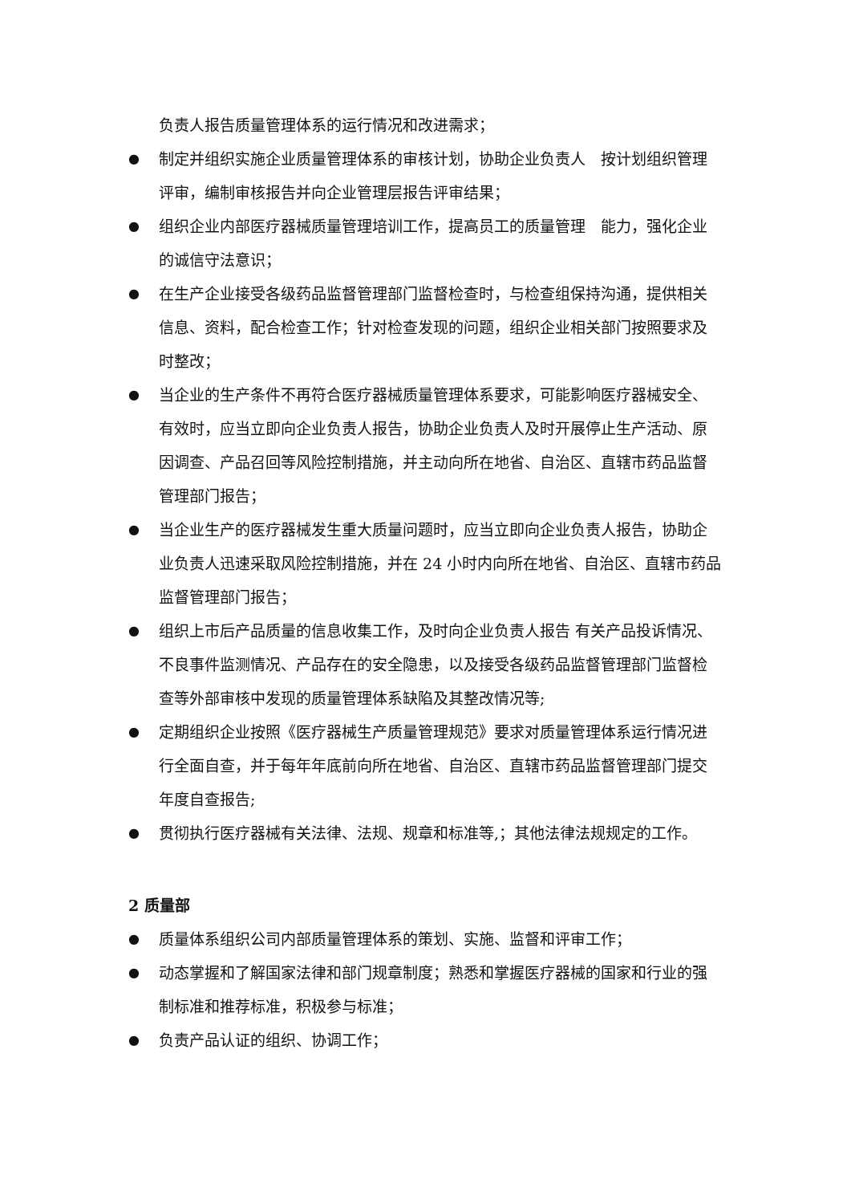负责人报告质量管理体系的运行情况和改进需求；
● 制定并组织实施企业质量管理体系的审核计划，协助企业负责人　按计划组织管理评审，编制审核报告并向企业管理层报告评审结果；
● 组织企业内部医疗器械质量管理培训工作，提高员工的质量管理　能力，强化企业的诚信守法意识；
● 在生产企业接受各级药品监督管理部门监督检查时，与检查组保持沟通，提供相关信息、资料，配合检查工作；针对检查发现的问题，组织企业相关部门按照要求及时整改；
● 当企业的生产条件不再符合医疗器械质量管理体系要求，可能影响医疗器械安全、有效时，应当立即向企业负责人报告，协助企业负责人及时开展停止生产活动、原因调查、产品召回等风险控制措施，并主动向所在地省、自治区、直辖市药品监督管理部门报告；
● 当企业生产的医疗器械发生重大质量问题时，应当立即向企业负责人报告，协助企业负责人迅速采取风险控制措施，并在 24 小时内向所在地省、自治区、直辖市药品监督管理部门报告；
● 组织上市后产品质量的信息收集工作，及时向企业负责人报告 有关产品投诉情况、不良事件监测情况、产品存在的安全隐患，以及接受各级药品监督管理部门监督检查等外部审核中发现的质量管理体系缺陷及其整改情况等;
● 定期组织企业按照《医疗器械生产质量管理规范》要求对质量管理体系运行情况进行全面自查，并于每年年底前向所在地省、自治区、直辖市药品监督管理部门提交年度自查报告;
● 贯彻执行医疗器械有关法律、法规、规章和标准等,；其他法律法规规定的工作。
2 质量部
● 质量体系组织公司内部质量管理体系的策划、实施、监督和评审工作；
● 动态掌握和了解国家法律和部门规章制度；熟悉和掌握医疗器械的国家和行业的强制标准和推荐标准，积极参与标准；
● 负责产品认证的组织、协调工作；